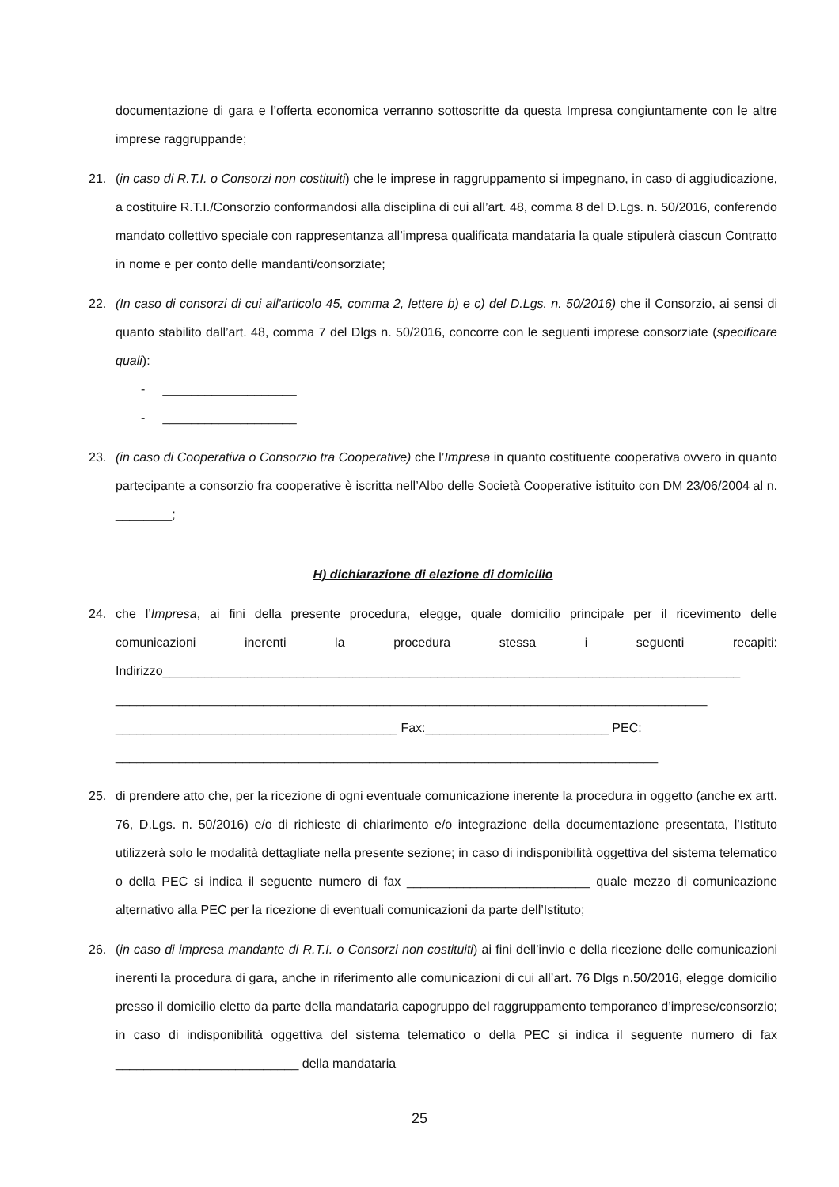documentazione di gara e l’offerta economica verranno sottoscritte da questa Impresa congiuntamente con le altre imprese raggruppande;
21. (in caso di R.T.I. o Consorzi non costituiti) che le imprese in raggruppamento si impegnano, in caso di aggiudicazione, a costituire R.T.I./Consorzio conformandosi alla disciplina di cui all’art. 48, comma 8 del D.Lgs. n. 50/2016, conferendo mandato collettivo speciale con rappresentanza all’impresa qualificata mandataria la quale stipulerà ciascun Contratto in nome e per conto delle mandanti/consorziate;
22. (In caso di consorzi di cui all'articolo 45, comma 2, lettere b) e c) del D.Lgs. n. 50/2016) che il Consorzio, ai sensi di quanto stabilito dall’art. 48, comma 7 del Dlgs n. 50/2016, concorre con le seguenti imprese consorziate (specificare quali):
- ___________________
- ___________________
23. (in caso di Cooperativa o Consorzio tra Cooperative) che l’Impresa in quanto costituente cooperativa ovvero in quanto partecipante a consorzio fra cooperative è iscritta nell’Albo delle Società Cooperative istituito con DM 23/06/2004 al n. ________;
H) dichiarazione di elezione di domicilio
24. che l’Impresa, ai fini della presente procedura, elegge, quale domicilio principale per il ricevimento delle comunicazioni inerenti la procedura stessa i seguenti recapiti: Indirizzo__________________________________________________________________________________
____________________________________________________________________________________
________________________________________ Fax:__________________________ PEC:
_____________________________________________________________________________
25. di prendere atto che, per la ricezione di ogni eventuale comunicazione inerente la procedura in oggetto (anche ex artt. 76, D.Lgs. n. 50/2016) e/o di richieste di chiarimento e/o integrazione della documentazione presentata, l’Istituto utilizzerà solo le modalità dettagliate nella presente sezione; in caso di indisponibilità oggettiva del sistema telematico o della PEC si indica il seguente numero di fax __________________________ quale mezzo di comunicazione alternativo alla PEC per la ricezione di eventuali comunicazioni da parte dell’Istituto;
26. (in caso di impresa mandante di R.T.I. o Consorzi non costituiti) ai fini dell’invio e della ricezione delle comunicazioni inerenti la procedura di gara, anche in riferimento alle comunicazioni di cui all’art. 76 Dlgs n.50/2016, elegge domicilio presso il domicilio eletto da parte della mandataria capogruppo del raggruppamento temporaneo d’imprese/consorzio; in caso di indisponibilità oggettiva del sistema telematico o della PEC si indica il seguente numero di fax __________________________ della mandataria
25